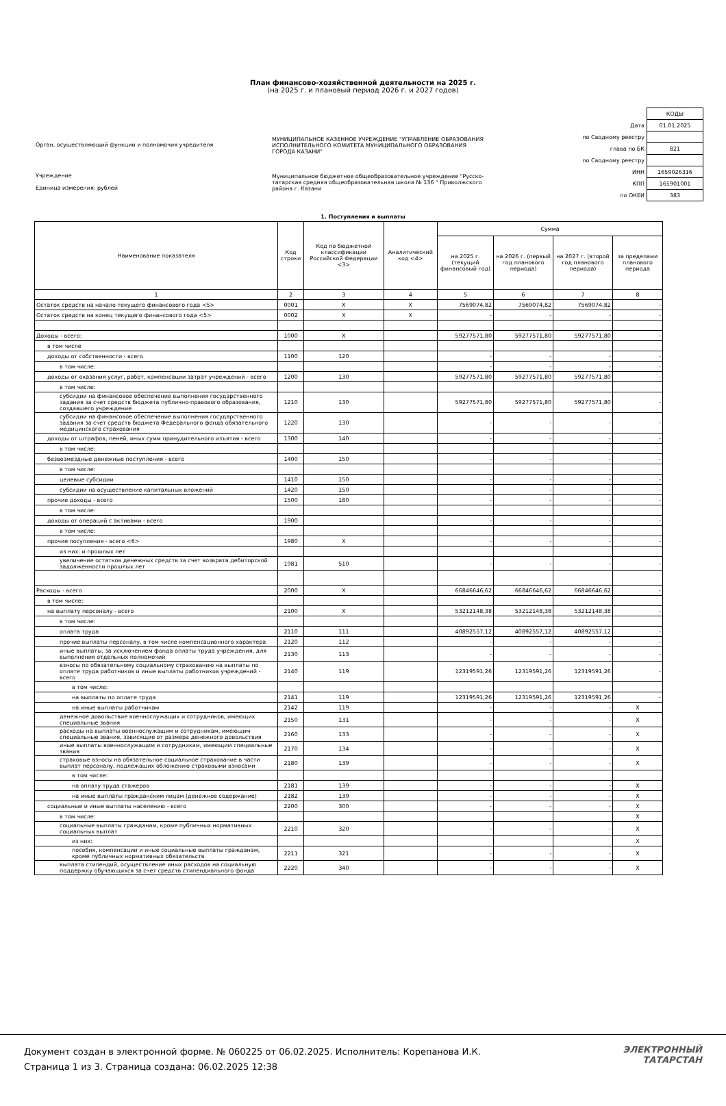План финансово-хозяйственной деятельности на 2025 г.
(на 2025 г. и плановый период 2026 г. и 2027 годов)
Орган, осуществляющий функции и полномочия учредителя
Учреждение
Единица измерения: рублей
МУНИЦИПАЛЬНОЕ КАЗЕННОЕ УЧРЕЖДЕНИЕ "УПРАВЛЕНИЕ ОБРАЗОВАНИЯ ИСПОЛНИТЕЛЬНОГО КОМИТЕТА МУНИЦИПАЛЬНОГО ОБРАЗОВАНИЯ ГОРОДА КАЗАНИ"
Муниципальное бюджетное общеобразовательное учреждение "Русско-татарская средняя общеобразовательная школа № 136 " Приволжского района г. Казани
| | КОДЫ |
| Дата | 01.01.2025 |
| по Сводному реестру | |
| глава по БК | 821 |
| по Сводному реестру | |
| ИНН | 1659026316 |
| КПП | 165901001 |
| по ОКЕИ | 383 |
1. Поступления и выплаты
| Наименование показателя | Код строки | Код по бюджетной классификации Российской Федерации <3> | Аналитический код <4> | Сумма | | | |
| --- | --- | --- | --- | --- | --- | --- | --- |
| | | | | на 2025 г. (текущий финансовый год) | на 2026 г. (первый год планового периода) | на 2027 г. (второй год планового периода) | за пределами планового периода |
| 1 | 2 | 3 | 4 | 5 | 6 | 7 | 8 |
| Остаток средств на начало текущего финансового года <5> | 0001 | X | X | 7569074,82 | 7569074,82 | 7569074,82 | - |
| Остаток средств на конец текущего финансового года <5> | 0002 | X | X | - | - | - | - |
| Доходы - всего: | 1000 | X | | 59277571,80 | 59277571,80 | 59277571,80 | - |
| в том числе | | | | | | | |
| доходы от собственности - всего | 1100 | 120 | | - | - | - | - |
| в том числе: | | | | - | - | - | - |
| доходы от оказания услуг, работ, компенсации затрат учреждений - всего | 1200 | 130 | | 59277571,80 | 59277571,80 | 59277571,80 | - |
| в том числе: | | | | | | | |
| субсидии на финансовое обеспечение выполнения государственного задания за счет средств бюджета публично-правового образования, создавшего учреждение | 1210 | 130 | | 59277571,80 | 59277571,80 | 59277571,80 | - |
| субсидии на финансовое обеспечение выполнения государственного задания за счет средств бюджета Федерального фонда обязательного медицинского страхования | 1220 | 130 | | - | - | - | - |
| доходы от штрафов, пеней, иных сумм принудительного изъятия - всего | 1300 | 140 | | - | - | - | - |
| в том числе: | | | | | | | |
| безвозмездные денежные поступления - всего | 1400 | 150 | | - | - | - | - |
| в том числе: | | | | | | | |
| целевые субсидии | 1410 | 150 | | - | - | - | - |
| субсидии на осуществление капитальных вложений | 1420 | 150 | | - | - | - | - |
| прочие доходы - всего | 1500 | 180 | | - | - | - | - |
| в том числе: | | | | | | | |
| доходы от операций с активами - всего | 1900 | | | - | - | - | - |
| в том числе: | | | | | | | |
| прочие посупления - всего <6> | 1980 | X | | - | - | - | - |
| из них: и прошлых лет | | | | | | | |
| увеличение остатков денежных средств за счет возврата дебиторской задолженности прошлых лет | 1981 | 510 | | - | - | - | - |
| Расходы - всего | 2000 | X | | 66846646,62 | 66846646,62 | 66846646,62 | - |
| в том числе: | | | | | | | |
| на выплату персоналу - всего | 2100 | X | | 53212148,38 | 53212148,38 | 53212148,38 | - |
| в том числе: | | | | | | | |
| оплата труда | 2110 | 111 | | 40892557,12 | 40892557,12 | 40892557,12 | - |
| прочие выплаты персоналу, в том числе компенсационного характера | 2120 | 112 | | - | - | - | - |
| иные выплаты, за исключением фонда оплаты труда учреждения, для выполнения отдельных полномочий | 2130 | 113 | | - | - | - | - |
| взносы по обязательному социальному страхованию на выплаты по оплате труда работников и иные выплаты работников учреждений - всего | 2140 | 119 | | 12319591,26 | 12319591,26 | 12319591,26 | - |
| в том числе: | | | | | | | |
| на выплаты по оплате труда | 2141 | 119 | | 12319591,26 | 12319591,26 | 12319591,26 | - |
| на иные выплаты работникам | 2142 | 119 | | - | - | - | X |
| денежное довольствие военнослужащих и сотрудников, имеющих специальные звания | 2150 | 131 | | - | - | - | X |
| расходы на выплаты военнослужащим и сотрудникам, имеющим специальные звания, зависящие от размера денежного довольствия | 2160 | 133 | | - | - | - | X |
| иные выплаты военнослужащим и сотрудникам, имеющим специальные звания | 2170 | 134 | | - | - | - | X |
| страховые взносы на обязательное социальное страхование в части выплат персоналу, подлежащих обложению страховыми взносами | 2180 | 139 | | - | - | - | X |
| в том числе: | | | | | | | |
| на оплату труда стажеров | 2181 | 139 | | - | - | - | X |
| на иные выплаты гражданским лицам (денежное содержание) | 2182 | 139 | | - | - | - | X |
| социальные и иные выплаты населению - всего | 2200 | 300 | | - | - | - | X |
| в том числе: | | | | | | | X |
| социальные выплаты гражданам, кроме публичных нормативных социальных выплат | 2210 | 320 | | - | - | - | X |
| из них: | | | | | | | X |
| пособия, компенсации и иные социальные выплаты гражданам, кроме публичных нормативных обязательств | 2211 | 321 | | - | - | - | X |
| выплата стипендий, осуществление иных расходов на социальную поддержку обучающихся за счет средств стипендиального фонда | 2220 | 340 | | - | - | - | X |
Документ создан в электронной форме. № 060225 от 06.02.2025. Исполнитель: Корепанова И.К.
Страница 1 из 3. Страница создана: 06.02.2025 12:38
ЭЛЕКТРОННЫЙ
ТАТАРСТАН